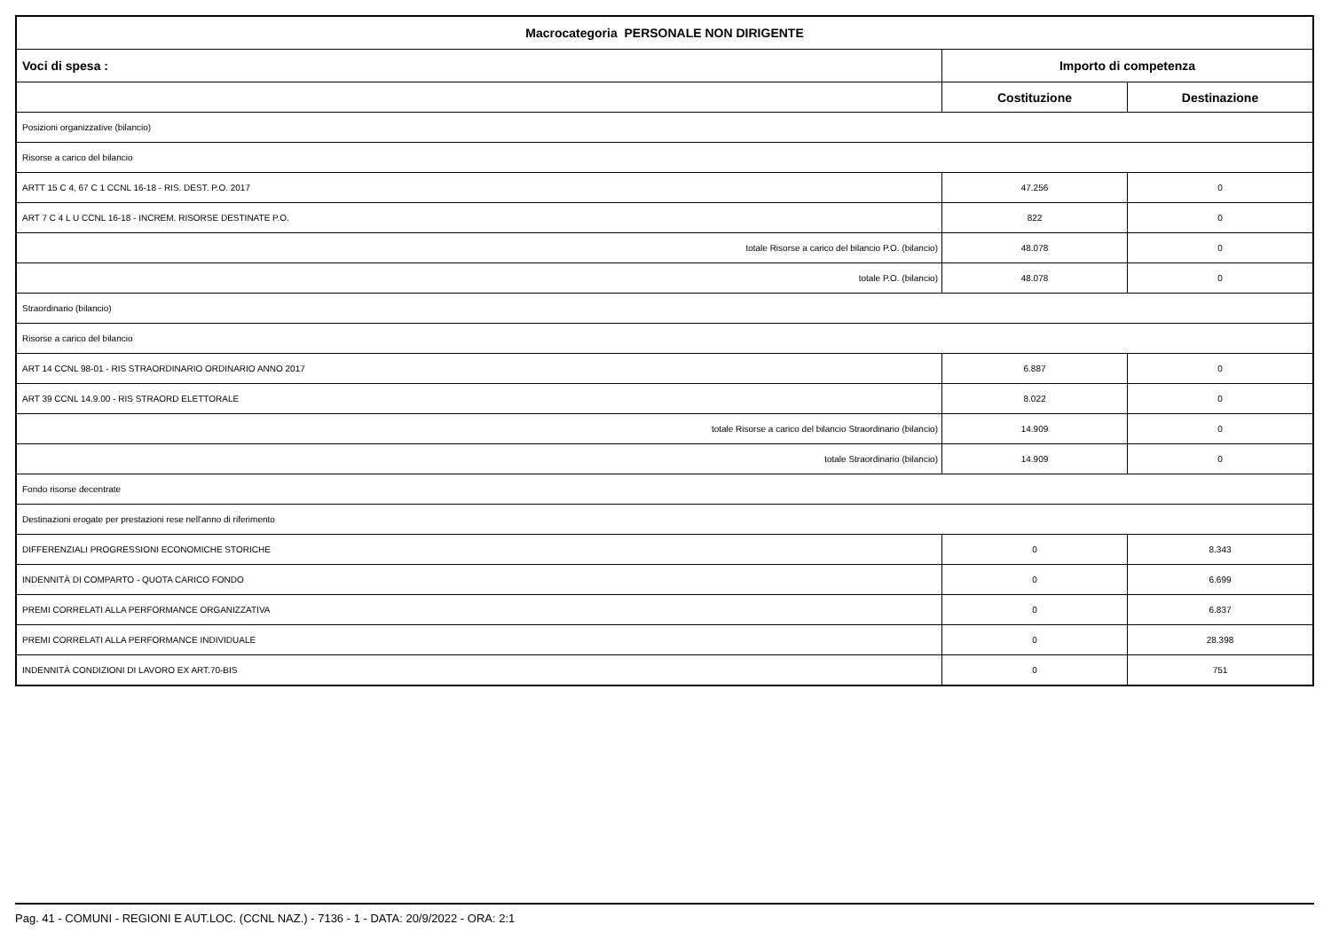| Macrocategoria PERSONALE NON DIRIGENTE | | |
| --- | --- | --- |
| Voci di spesa : | Importo di competenza | |
| | Costituzione | Destinazione |
| Posizioni organizzative (bilancio) | | |
| Risorse a carico del bilancio | | |
| ARTT 15 C 4, 67 C 1 CCNL 16-18 - RIS. DEST. P.O. 2017 | 47.256 | 0 |
| ART 7 C 4 L U CCNL 16-18 - INCREM. RISORSE DESTINATE P.O. | 822 | 0 |
| totale Risorse a carico del bilancio P.O. (bilancio) | 48.078 | 0 |
| totale P.O. (bilancio) | 48.078 | 0 |
| Straordinario (bilancio) | | |
| Risorse a carico del bilancio | | |
| ART 14 CCNL 98-01 - RIS STRAORDINARIO ORDINARIO ANNO 2017 | 6.887 | 0 |
| ART 39 CCNL 14.9.00 - RIS STRAORD ELETTORALE | 8.022 | 0 |
| totale Risorse a carico del bilancio Straordinario (bilancio) | 14.909 | 0 |
| totale Straordinario (bilancio) | 14.909 | 0 |
| Fondo risorse decentrate | | |
| Destinazioni erogate per prestazioni rese nell'anno di riferimento | | |
| DIFFERENZIALI PROGRESSIONI ECONOMICHE STORICHE | 0 | 8.343 |
| INDENNITÀ DI COMPARTO - QUOTA CARICO FONDO | 0 | 6.699 |
| PREMI CORRELATI ALLA PERFORMANCE ORGANIZZATIVA | 0 | 6.837 |
| PREMI CORRELATI ALLA PERFORMANCE INDIVIDUALE | 0 | 28.398 |
| INDENNITÀ CONDIZIONI DI LAVORO EX ART.70-BIS | 0 | 751 |
Pag. 41 - COMUNI - REGIONI E AUT.LOC. (CCNL NAZ.) - 7136 - 1 - DATA: 20/9/2022 - ORA: 2:1